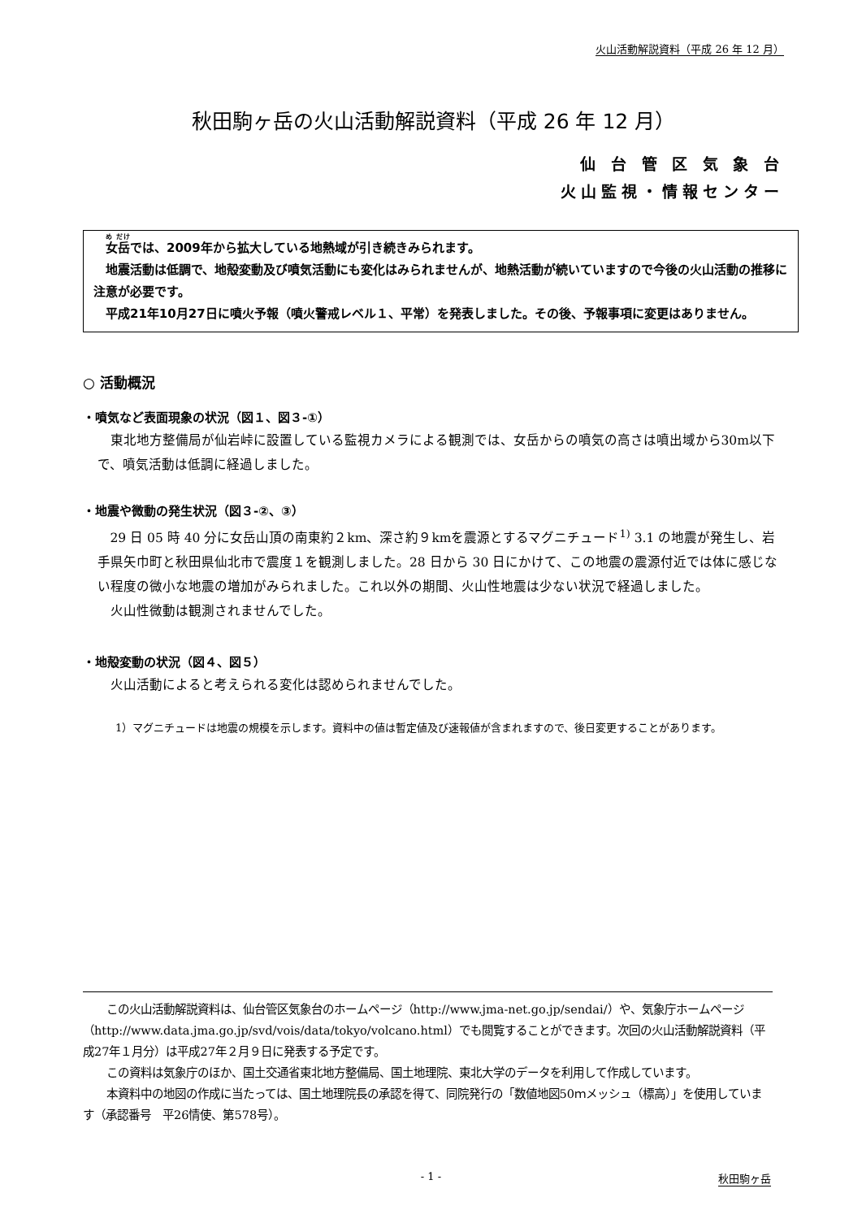火山活動解説資料（平成 26 年 12 月）
秋田駒ヶ岳の火山活動解説資料（平成 26 年 12 月）
仙 台 管 区 気 象 台
火山監視・情報センター
　女岳では、2009年から拡大している地熱域が引き続きみられます。
　地震活動は低調で、地殻変動及び噴気活動にも変化はみられませんが、地熱活動が続いていますので今後の火山活動の推移に注意が必要です。
　平成21年10月27日に噴火予報（噴火警戒レベル１、平常）を発表しました。その後、予報事項に変更はありません。
○ 活動概況
・噴気など表面現象の状況（図１、図３-①）
東北地方整備局が仙岩峠に設置している監視カメラによる観測では、女岳からの噴気の高さは噴出域から30m以下で、噴気活動は低調に経過しました。
・地震や微動の発生状況（図３-②、③）
29 日 05 時 40 分に女岳山頂の南東約２km、深さ約９kmを震源とするマグニチュード<sup>1)</sup> 3.1 の地震が発生し、岩手県矢巾町と秋田県仙北市で震度１を観測しました。28 日から 30 日にかけて、この地震の震源付近では体に感じない程度の微小な地震の増加がみられました。これ以外の期間、火山性地震は少ない状況で経過しました。
火山性微動は観測されませんでした。
・地殻変動の状況（図４、図５）
火山活動によると考えられる変化は認められませんでした。
1）マグニチュードは地震の規模を示します。資料中の値は暫定値及び速報値が含まれますので、後日変更することがあります。
　この火山活動解説資料は、仙台管区気象台のホームページ（http://www.jma-net.go.jp/sendai/）や、気象庁ホームページ（http://www.data.jma.go.jp/svd/vois/data/tokyo/volcano.html）でも閲覧することができます。次回の火山活動解説資料（平成27年１月分）は平成27年２月９日に発表する予定です。
　この資料は気象庁のほか、国土交通省東北地方整備局、国土地理院、東北大学のデータを利用して作成しています。
　本資料中の地図の作成に当たっては、国土地理院長の承認を得て、同院発行の「数値地図50ｍメッシュ（標高）」を使用しています（承認番号　平26情使、第578号）。
- 1 - 秋田駒ヶ岳